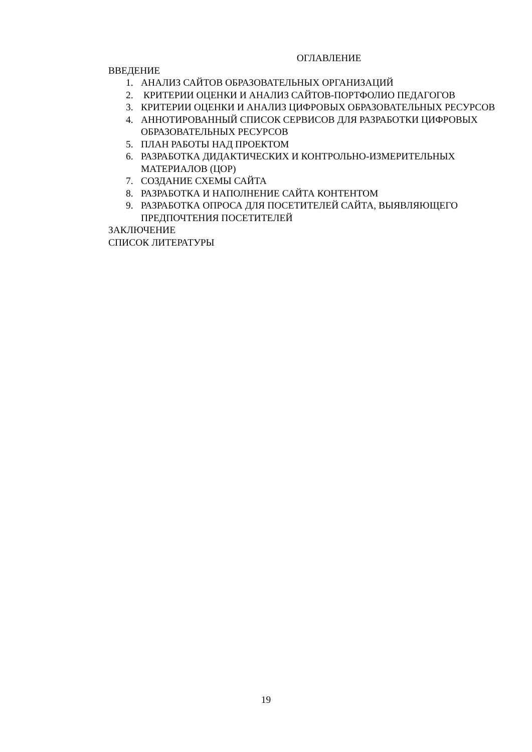ОГЛАВЛЕНИЕ
ВВЕДЕНИЕ
1. АНАЛИЗ САЙТОВ ОБРАЗОВАТЕЛЬНЫХ ОРГАНИЗАЦИЙ
2. КРИТЕРИИ ОЦЕНКИ И АНАЛИЗ САЙТОВ-ПОРТФОЛИО ПЕДАГОГОВ
3. КРИТЕРИИ ОЦЕНКИ И АНАЛИЗ ЦИФРОВЫХ ОБРАЗОВАТЕЛЬНЫХ РЕСУРСОВ
4. АННОТИРОВАННЫЙ СПИСОК СЕРВИСОВ ДЛЯ РАЗРАБОТКИ ЦИФРОВЫХ ОБРАЗОВАТЕЛЬНЫХ РЕСУРСОВ
5. ПЛАН РАБОТЫ НАД ПРОЕКТОМ
6. РАЗРАБОТКА ДИДАКТИЧЕСКИХ И КОНТРОЛЬНО-ИЗМЕРИТЕЛЬНЫХ МАТЕРИАЛОВ (ЦОР)
7. СОЗДАНИЕ СХЕМЫ САЙТА
8. РАЗРАБОТКА И НАПОЛНЕНИЕ САЙТА КОНТЕНТОМ
9. РАЗРАБОТКА ОПРОСА ДЛЯ ПОСЕТИТЕЛЕЙ САЙТА, ВЫЯВЛЯЮЩЕГО ПРЕДПОЧТЕНИЯ ПОСЕТИТЕЛЕЙ
ЗАКЛЮЧЕНИЕ
СПИСОК ЛИТЕРАТУРЫ
19